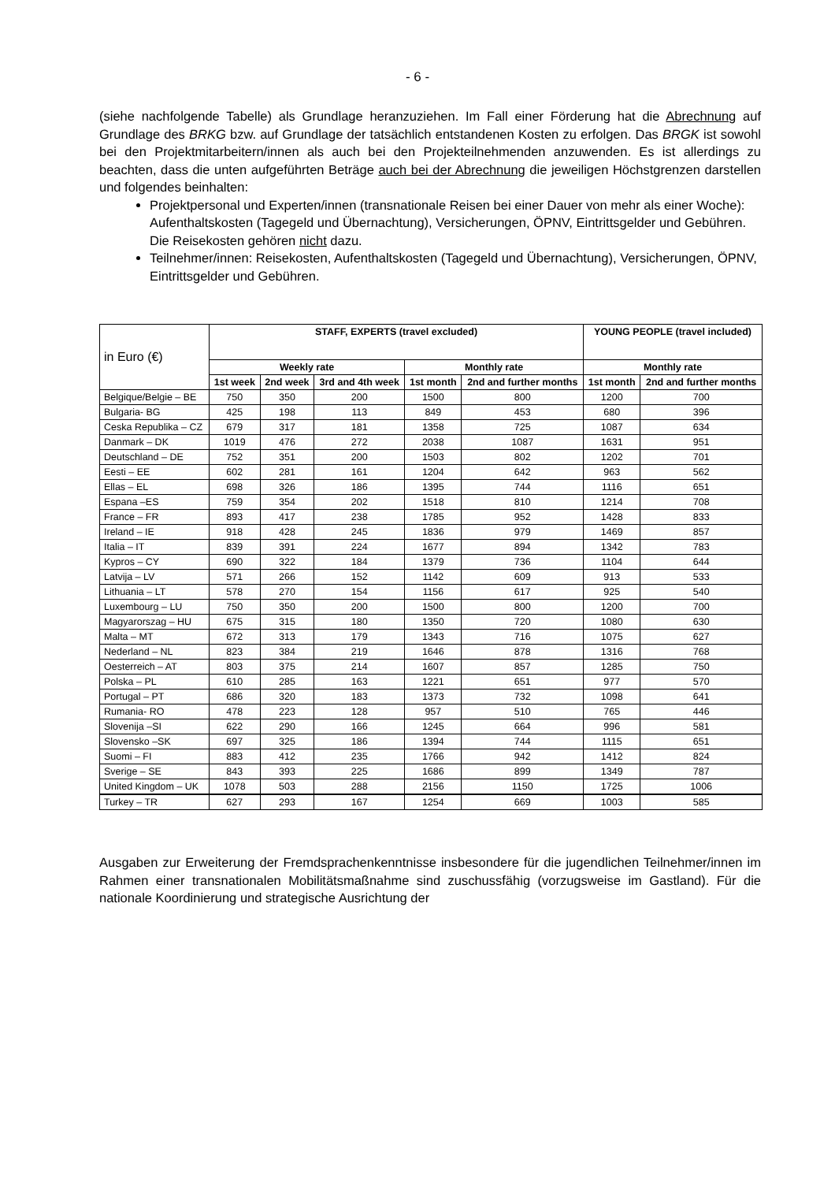- 6 -
(siehe nachfolgende Tabelle) als Grundlage heranzuziehen. Im Fall einer Förderung hat die Abrechnung auf Grundlage des BRKG bzw. auf Grundlage der tatsächlich entstandenen Kosten zu erfolgen. Das BRGK ist sowohl bei den Projektmitarbeitern/innen als auch bei den Projekt­eilnehmenden anzuwenden. Es ist allerdings zu beachten, dass die unten aufgeführten Beträge auch bei der Abrechnung die jeweiligen Höchstgrenzen darstellen und folgendes beinhalten:
Projektpersonal und Experten/innen (transnationale Reisen bei einer Dauer von mehr als einer Woche): Aufenthaltskosten (Tagegeld und Übernachtung), Versicherungen, ÖPNV, Eintrittsgelder und Gebühren. Die Reisekosten gehören nicht dazu.
Teilnehmer/innen: Reisekosten, Aufenthaltskosten (Tagegeld und Übernachtung), Versi­cherungen, ÖPNV, Eintrittsgelder und Gebühren.
| in Euro (€) | STAFF, EXPERTS (travel excluded) | | | | | YOUNG PEOPLE (travel included) | |
| | Weekly rate | | | Monthly rate | | Monthly rate | |
| | 1st week | 2nd week | 3rd and 4th week | 1st month | 2nd and further months | 1st month | 2nd and further months |
| Belgique/Belgie – BE | 750 | 350 | 200 | 1500 | 800 | 1200 | 700 |
| Bulgaria- BG | 425 | 198 | 113 | 849 | 453 | 680 | 396 |
| Ceska Republika – CZ | 679 | 317 | 181 | 1358 | 725 | 1087 | 634 |
| Danmark – DK | 1019 | 476 | 272 | 2038 | 1087 | 1631 | 951 |
| Deutschland – DE | 752 | 351 | 200 | 1503 | 802 | 1202 | 701 |
| Eesti – EE | 602 | 281 | 161 | 1204 | 642 | 963 | 562 |
| Ellas – EL | 698 | 326 | 186 | 1395 | 744 | 1116 | 651 |
| Espana –ES | 759 | 354 | 202 | 1518 | 810 | 1214 | 708 |
| France – FR | 893 | 417 | 238 | 1785 | 952 | 1428 | 833 |
| Ireland – IE | 918 | 428 | 245 | 1836 | 979 | 1469 | 857 |
| Italia – IT | 839 | 391 | 224 | 1677 | 894 | 1342 | 783 |
| Kypros – CY | 690 | 322 | 184 | 1379 | 736 | 1104 | 644 |
| Latvija – LV | 571 | 266 | 152 | 1142 | 609 | 913 | 533 |
| Lithuania – LT | 578 | 270 | 154 | 1156 | 617 | 925 | 540 |
| Luxembourg – LU | 750 | 350 | 200 | 1500 | 800 | 1200 | 700 |
| Magyarorszag – HU | 675 | 315 | 180 | 1350 | 720 | 1080 | 630 |
| Malta – MT | 672 | 313 | 179 | 1343 | 716 | 1075 | 627 |
| Nederland – NL | 823 | 384 | 219 | 1646 | 878 | 1316 | 768 |
| Oesterreich – AT | 803 | 375 | 214 | 1607 | 857 | 1285 | 750 |
| Polska – PL | 610 | 285 | 163 | 1221 | 651 | 977 | 570 |
| Portugal – PT | 686 | 320 | 183 | 1373 | 732 | 1098 | 641 |
| Rumania- RO | 478 | 223 | 128 | 957 | 510 | 765 | 446 |
| Slovenija –SI | 622 | 290 | 166 | 1245 | 664 | 996 | 581 |
| Slovensko –SK | 697 | 325 | 186 | 1394 | 744 | 1115 | 651 |
| Suomi – FI | 883 | 412 | 235 | 1766 | 942 | 1412 | 824 |
| Sverige – SE | 843 | 393 | 225 | 1686 | 899 | 1349 | 787 |
| United Kingdom – UK | 1078 | 503 | 288 | 2156 | 1150 | 1725 | 1006 |
| Turkey – TR | 627 | 293 | 167 | 1254 | 669 | 1003 | 585 |
Ausgaben zur Erweiterung der Fremdsprachenkenntnisse insbesondere für die jugendlichen Teilnehmer/innen im Rahmen einer transnationalen Mobilitätsmaßnahme sind zuschussfähig (vorzugsweise im Gastland). Für die nationale Koordinierung und strategische Ausrichtung der